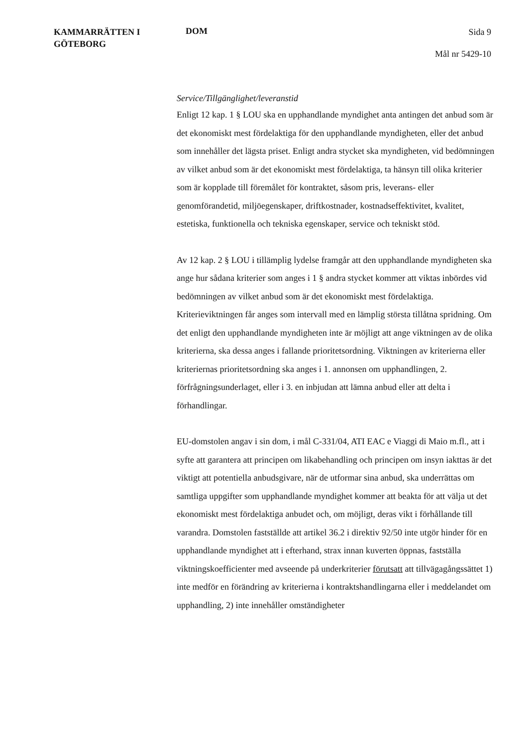KAMMARRÄTTEN I
GÖTEBORG
DOM
Sida 9
Mål nr 5429-10
Service/Tillgänglighet/leveranstid
Enligt 12 kap. 1 § LOU ska en upphandlande myndighet anta antingen det anbud som är det ekonomiskt mest fördelaktiga för den upphandlande myndigheten, eller det anbud som innehåller det lägsta priset. Enligt andra stycket ska myndigheten, vid bedömningen av vilket anbud som är det ekonomiskt mest fördelaktiga, ta hänsyn till olika kriterier som är kopplade till föremålet för kontraktet, såsom pris, leverans- eller genomförandetid, miljöegenskaper, driftkostnader, kostnadseffektivitet, kvalitet, estetiska, funktionella och tekniska egenskaper, service och tekniskt stöd.
Av 12 kap. 2 § LOU i tillämplig lydelse framgår att den upphandlande myndigheten ska ange hur sådana kriterier som anges i 1 § andra stycket kommer att viktas inbördes vid bedömningen av vilket anbud som är det ekonomiskt mest fördelaktiga. Kriterieviktningen får anges som intervall med en lämplig största tillåtna spridning. Om det enligt den upphandlande myndigheten inte är möjligt att ange viktningen av de olika kriterierna, ska dessa anges i fallande prioritetsordning. Viktningen av kriterierna eller kriteriernas prioritetsordning ska anges i 1. annonsen om upphandlingen, 2. förfrågningsunderlaget, eller i 3. en inbjudan att lämna anbud eller att delta i förhandlingar.
EU-domstolen angav i sin dom, i mål C-331/04, ATI EAC e Viaggi di Maio m.fl., att i syfte att garantera att principen om likabehandling och principen om insyn iakttas är det viktigt att potentiella anbudsgivare, när de utformar sina anbud, ska underrättas om samtliga uppgifter som upphandlande myndighet kommer att beakta för att välja ut det ekonomiskt mest fördelaktiga anbudet och, om möjligt, deras vikt i förhållande till varandra. Domstolen fastställde att artikel 36.2 i direktiv 92/50 inte utgör hinder för en upphandlande myndighet att i efterhand, strax innan kuverten öppnas, fastställa viktningskoefficienter med avseende på underkriterier förutsatt att tillvägagångssättet 1) inte medför en förändring av kriterierna i kontraktshandlingarna eller i meddelandet om upphandling, 2) inte innehåller omständigheter